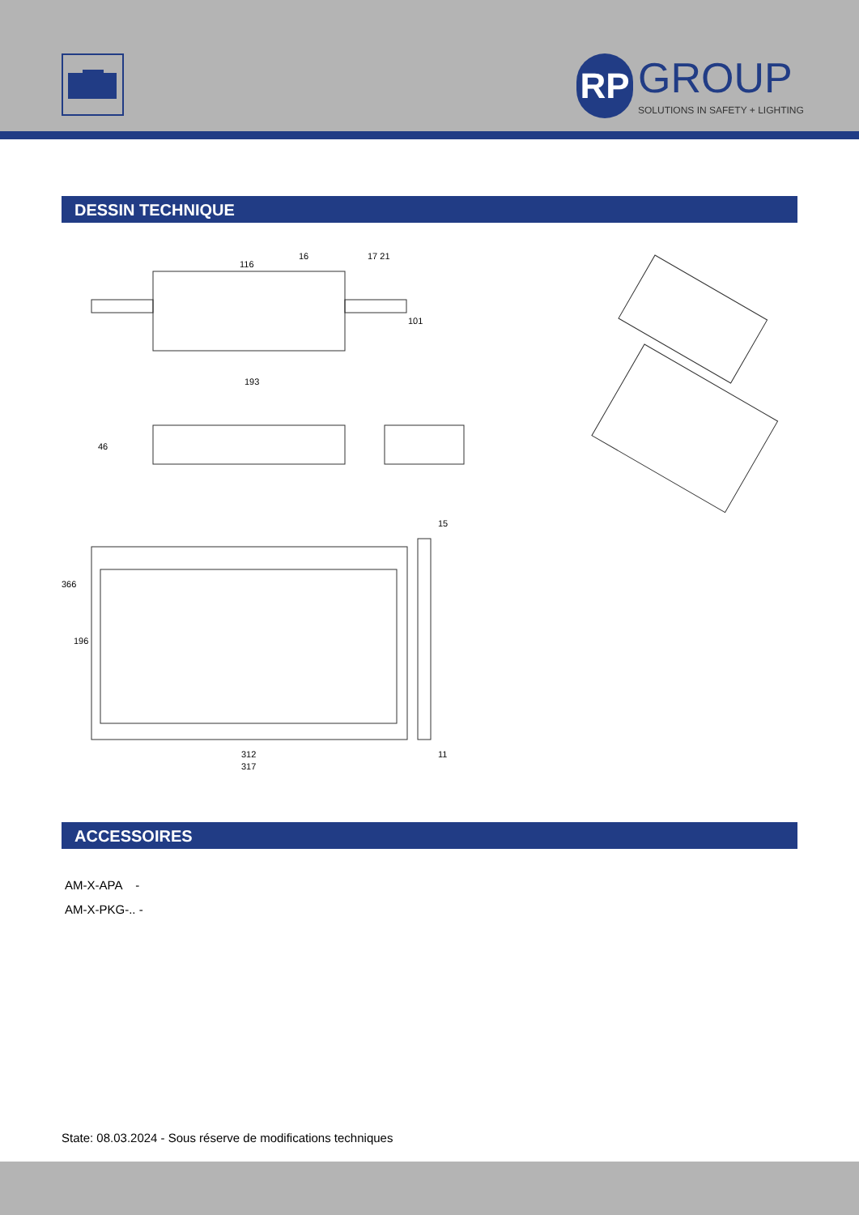RP GROUP SOLUTIONS IN SAFETY + LIGHTING
DESSIN TECHNIQUE
116
16 17 21
101
193
46
15
366
196
11
312
317
ACCESSOIRES
AM-X-APA -
AM-X-PKG-.. -
State: 08.03.2024 - Sous réserve de modifications techniques